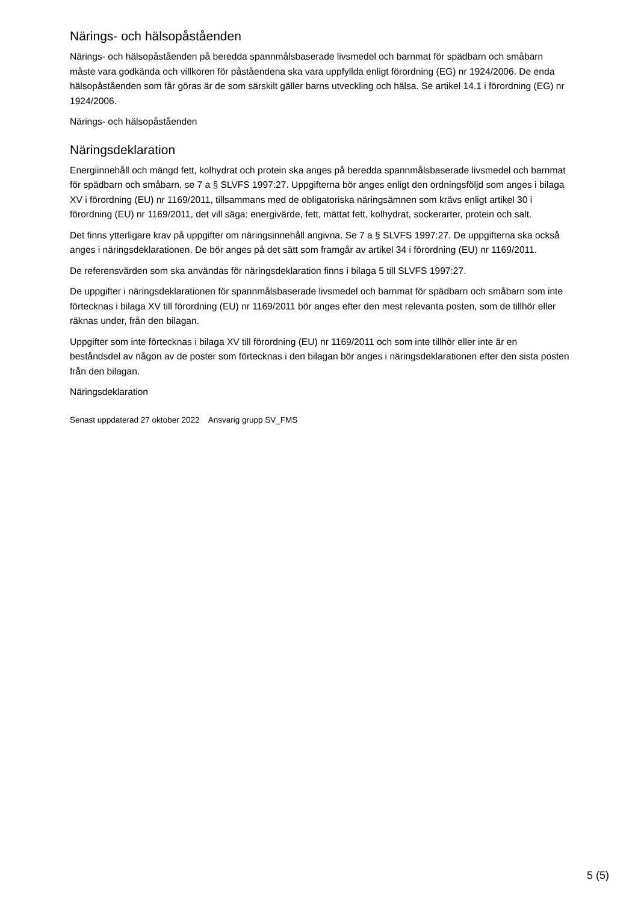Närings- och hälsopåståenden
Närings- och hälsopåståenden på beredda spannmålsbaserade livsmedel och barnmat för spädbarn och småbarn måste vara godkända och villkoren för påståendena ska vara uppfyllda enligt förordning (EG) nr 1924/2006. De enda hälsopåståenden som får göras är de som särskilt gäller barns utveckling och hälsa. Se artikel 14.1 i förordning (EG) nr 1924/2006.
Närings- och hälsopåståenden
Näringsdeklaration
Energiinnehåll och mängd fett, kolhydrat och protein ska anges på beredda spannmålsbaserade livsmedel och barnmat för spädbarn och småbarn, se 7 a § SLVFS 1997:27. Uppgifterna bör anges enligt den ordningsföljd som anges i bilaga XV i förordning (EU) nr 1169/2011, tillsammans med de obligatoriska näringsämnen som krävs enligt artikel 30 i förordning (EU) nr 1169/2011, det vill säga: energivärde, fett, mättat fett, kolhydrat, sockerarter, protein och salt.
Det finns ytterligare krav på uppgifter om näringsinnehåll angivna. Se 7 a § SLVFS 1997:27. De uppgifterna ska också anges i näringsdeklarationen. De bör anges på det sätt som framgår av artikel 34 i förordning (EU) nr 1169/2011.
De referensvärden som ska användas för näringsdeklaration finns i bilaga 5 till SLVFS 1997:27.
De uppgifter i näringsdeklarationen för spannmålsbaserade livsmedel och barnmat för spädbarn och småbarn som inte förtecknas i bilaga XV till förordning (EU) nr 1169/2011 bör anges efter den mest relevanta posten, som de tillhör eller räknas under, från den bilagan.
Uppgifter som inte förtecknas i bilaga XV till förordning (EU) nr 1169/2011 och som inte tillhör eller inte är en beståndsdel av någon av de poster som förtecknas i den bilagan bör anges i näringsdeklarationen efter den sista posten från den bilagan.
Näringsdeklaration
Senast uppdaterad 27 oktober 2022 Ansvarig grupp SV_FMS
5 (5)